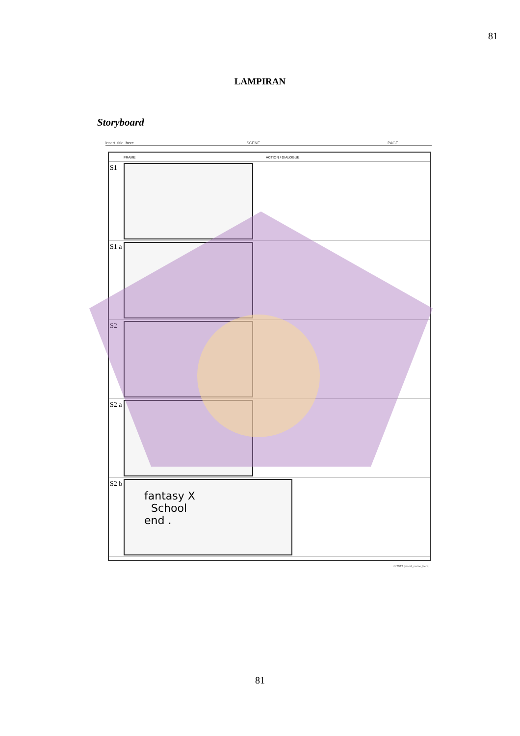81
LAMPIRAN
Storyboard
insert_title_here SCENE PAGE
FRAME ACTION / DIALOGUE
S1
S1 a
S2
S2 a
S2 b
fantasy X
School
end .
© 2013 [insert_name_here]
81